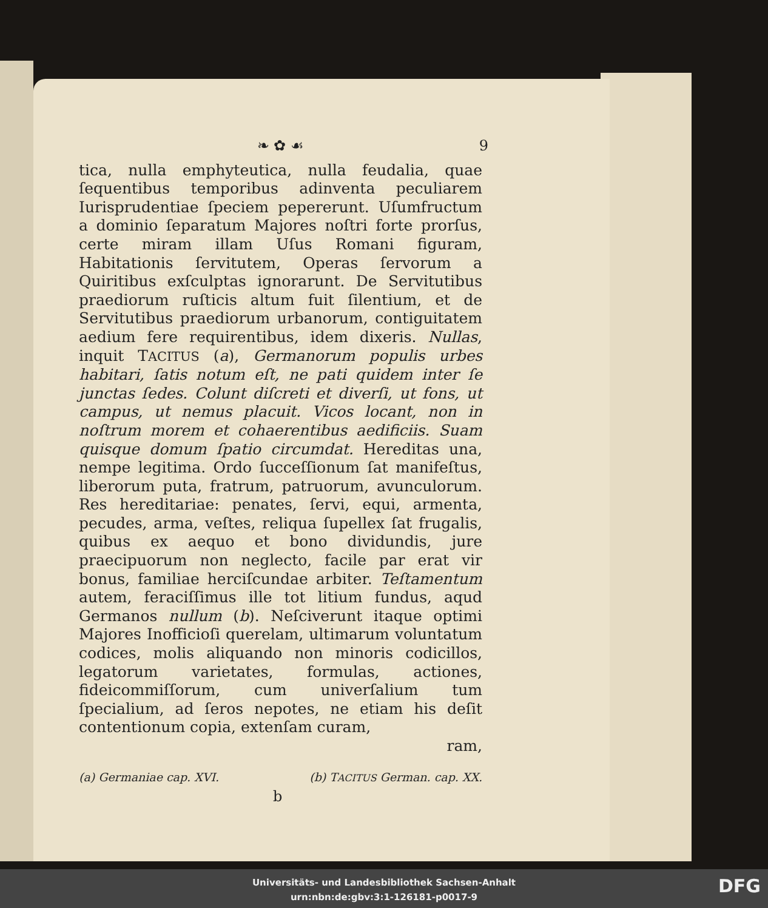❧ ✿ ☙ 9
tica, nulla emphyteutica, nulla feudalia, quae ſequentibus temporibus adinventa peculiarem Iurisprudentiae ſpeciem pepererunt. Uſumfructum a dominio ſeparatum Majores noſtri forte prorſus, certe miram illam Uſus Romani figuram, Habitationis ſervitutem, Operas ſervorum a Quiritibus exſculptas ignorarunt. De Servitutibus praediorum ruſticis altum fuit ſilentium, et de Servitutibus praediorum urbanorum, contiguitatem aedium fere requirentibus, idem dixeris. Nullas, inquit TACITUS (a), Germanorum populis urbes habitari, ſatis notum eſt, ne pati quidem inter ſe junctas ſedes. Colunt diſcreti et diverſi, ut fons, ut campus, ut nemus placuit. Vicos locant, non in noſtrum morem et cohaerentibus aedificiis. Suam quisque domum ſpatio circumdat. Hereditas una, nempe legitima. Ordo ſucceſſionum ſat manifeſtus, liberorum puta, fratrum, patruorum, avunculorum. Res hereditariae: penates, ſervi, equi, armenta, pecudes, arma, veſtes, reliqua ſupellex ſat frugalis, quibus ex aequo et bono dividundis, jure praecipuorum non neglecto, facile par erat vir bonus, familiae herciſcundae arbiter. Teſtamentum autem, feraciſſimus ille tot litium fundus, aqud Germanos nullum (b). Neſciverunt itaque optimi Majores Inofficioſi querelam, ultimarum voluntatum codices, molis aliquando non minoris codicillos, legatorum varietates, formulas, actiones, fideicommiſſorum, cum univerſalium tum ſpecialium, ad ſeros nepotes, ne etiam his deſit contentionum copia, extenſam curam,
ram,
(a) Germaniae cap. XVI. (b) TACITUS German. cap. XX.
b
Universitäts- und Landesbibliothek Sachsen-Anhalt
urn:nbn:de:gbv:3:1-126181-p0017-9
DFG